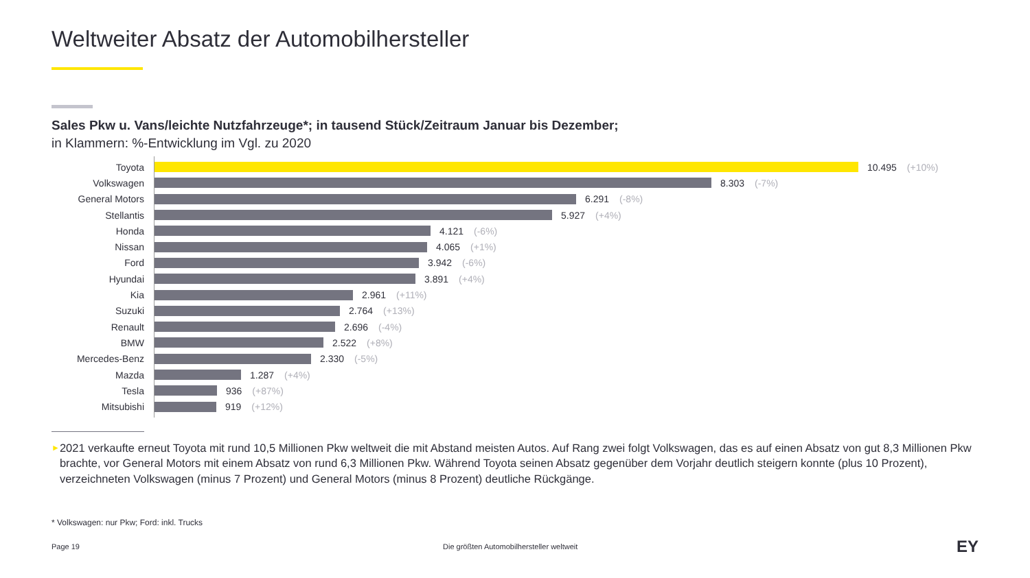Weltweiter Absatz der Automobilhersteller
Sales Pkw u. Vans/leichte Nutzfahrzeuge*; in tausend Stück/Zeitraum Januar bis Dezember;
in Klammern: %-Entwicklung im Vgl. zu 2020
Toyota 10.495 (+10%)
Volkswagen 8.303 (-7%)
General Motors 6.291 (-8%)
Stellantis 5.927 (+4%)
Honda 4.121 (-6%)
Nissan 4.065 (+1%)
Ford 3.942 (-6%)
Hyundai 3.891 (+4%)
Kia 2.961 (+11%)
Suzuki 2.764 (+13%)
Renault 2.696 (-4%)
BMW 2.522 (+8%)
Mercedes-Benz 2.330 (-5%)
Mazda 1.287 (+4%)
Tesla 936 (+87%)
Mitsubishi 919 (+12%)
► 2021 verkaufte erneut Toyota mit rund 10,5 Millionen Pkw weltweit die mit Abstand meisten Autos. Auf Rang zwei folgt Volkswagen, das es auf einen Absatz von gut 8,3 Millionen Pkw brachte, vor General Motors mit einem Absatz von rund 6,3 Millionen Pkw. Während Toyota seinen Absatz gegenüber dem Vorjahr deutlich steigern konnte (plus 10 Prozent), verzeichneten Volkswagen (minus 7 Prozent) und General Motors (minus 8 Prozent) deutliche Rückgänge.
* Volkswagen: nur Pkw; Ford: inkl. Trucks
Page 19 Die größten Automobilhersteller weltweit EY